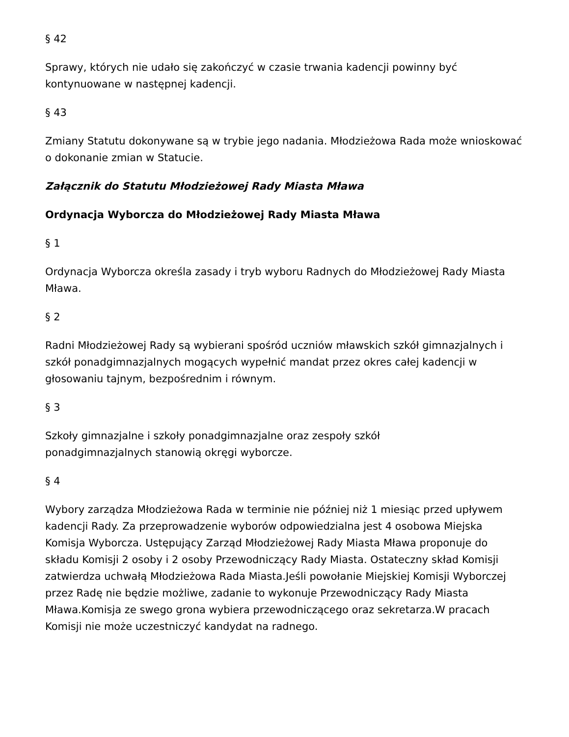§ 42
Sprawy, których nie udało się zakończyć w czasie trwania kadencji powinny być kontynuowane w następnej kadencji.
§ 43
Zmiany Statutu dokonywane są w trybie jego nadania. Młodzieżowa Rada może wnioskować o dokonanie zmian w Statucie.
Załącznik do Statutu Młodzieżowej Rady Miasta Mława
Ordynacja Wyborcza do Młodzieżowej Rady Miasta Mława
§ 1
Ordynacja Wyborcza określa zasady i tryb wyboru Radnych do Młodzieżowej Rady Miasta Mława.
§ 2
Radni Młodzieżowej Rady są wybierani spośród uczniów mławskich szkół gimnazjalnych i szkół ponadgimnazjalnych mogących wypełnić mandat przez okres całej kadencji w głosowaniu tajnym, bezpośrednim i równym.
§ 3
Szkoły gimnazjalne i szkoły ponadgimnazjalne oraz zespoły szkół
ponadgimnazjalnych stanowią okręgi wyborcze.
§ 4
Wybory zarządza Młodzieżowa Rada w terminie nie później niż 1 miesiąc przed upływem kadencji Rady. Za przeprowadzenie wyborów odpowiedzialna jest 4 osobowa Miejska Komisja Wyborcza. Ustępujący Zarząd Młodzieżowej Rady Miasta Mława proponuje do składu Komisji 2 osoby i 2 osoby Przewodniczący Rady Miasta. Ostateczny skład Komisji zatwierdza uchwałą Młodzieżowa Rada Miasta.Jeśli powołanie Miejskiej Komisji Wyborczej przez Radę nie będzie możliwe, zadanie to wykonuje Przewodniczący Rady Miasta Mława.Komisja ze swego grona wybiera przewodniczącego oraz sekretarza.W pracach Komisji nie może uczestniczyć kandydat na radnego.